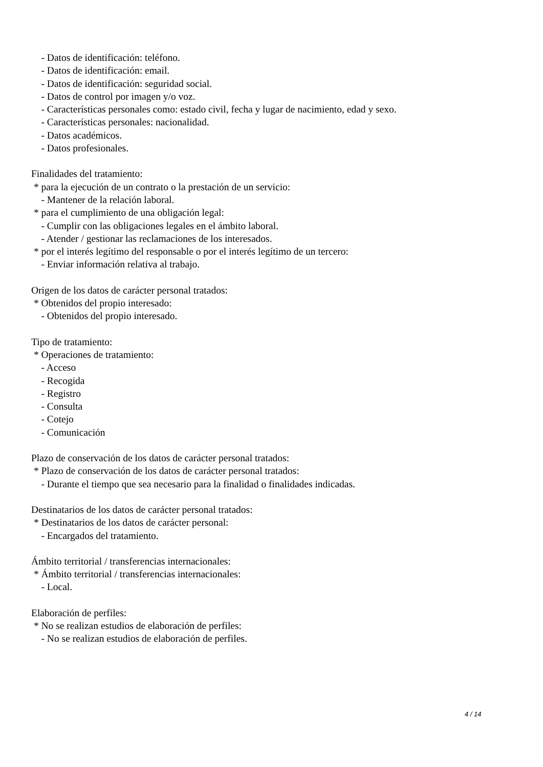- Datos de identificación: teléfono.
- Datos de identificación: email.
- Datos de identificación: seguridad social.
- Datos de control por imagen y/o voz.
- Características personales como: estado civil, fecha y lugar de nacimiento, edad y sexo.
- Características personales: nacionalidad.
- Datos académicos.
- Datos profesionales.
Finalidades del tratamiento:
* para la ejecución de un contrato o la prestación de un servicio:
- Mantener de la relación laboral.
* para el cumplimiento de una obligación legal:
- Cumplir con las obligaciones legales en el ámbito laboral.
- Atender / gestionar las reclamaciones de los interesados.
* por el interés legítimo del responsable o por el interés legítimo de un tercero:
- Enviar información relativa al trabajo.
Origen de los datos de carácter personal tratados:
* Obtenidos del propio interesado:
- Obtenidos del propio interesado.
Tipo de tratamiento:
* Operaciones de tratamiento:
- Acceso
- Recogida
- Registro
- Consulta
- Cotejo
- Comunicación
Plazo de conservación de los datos de carácter personal tratados:
* Plazo de conservación de los datos de carácter personal tratados:
- Durante el tiempo que sea necesario para la finalidad o finalidades indicadas.
Destinatarios de los datos de carácter personal tratados:
* Destinatarios de los datos de carácter personal:
- Encargados del tratamiento.
Ámbito territorial / transferencias internacionales:
* Ámbito territorial / transferencias internacionales:
- Local.
Elaboración de perfiles:
* No se realizan estudios de elaboración de perfiles:
- No se realizan estudios de elaboración de perfiles.
4 / 14